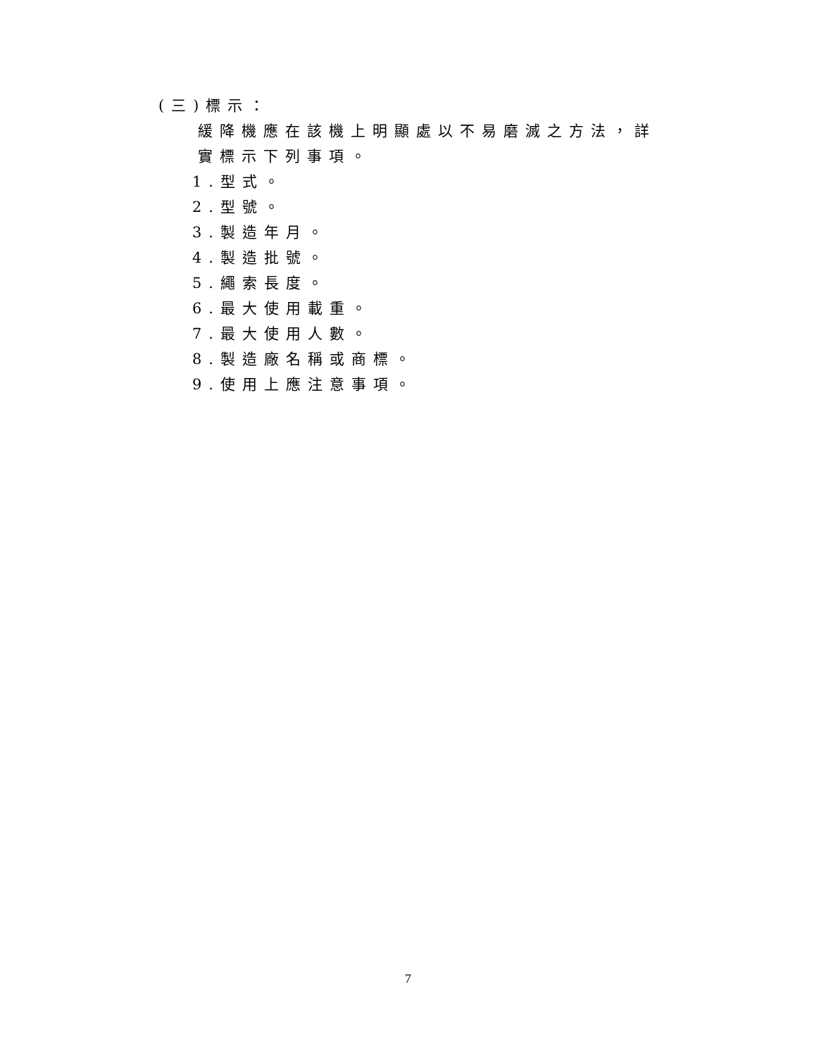(三)標示：
緩降機應在該機上明顯處以不易磨滅之方法，詳實標示下列事項。
1.型式。
2.型號。
3.製造年月。
4.製造批號。
5.繩索長度。
6.最大使用載重。
7.最大使用人數。
8.製造廠名稱或商標。
9.使用上應注意事項。
7